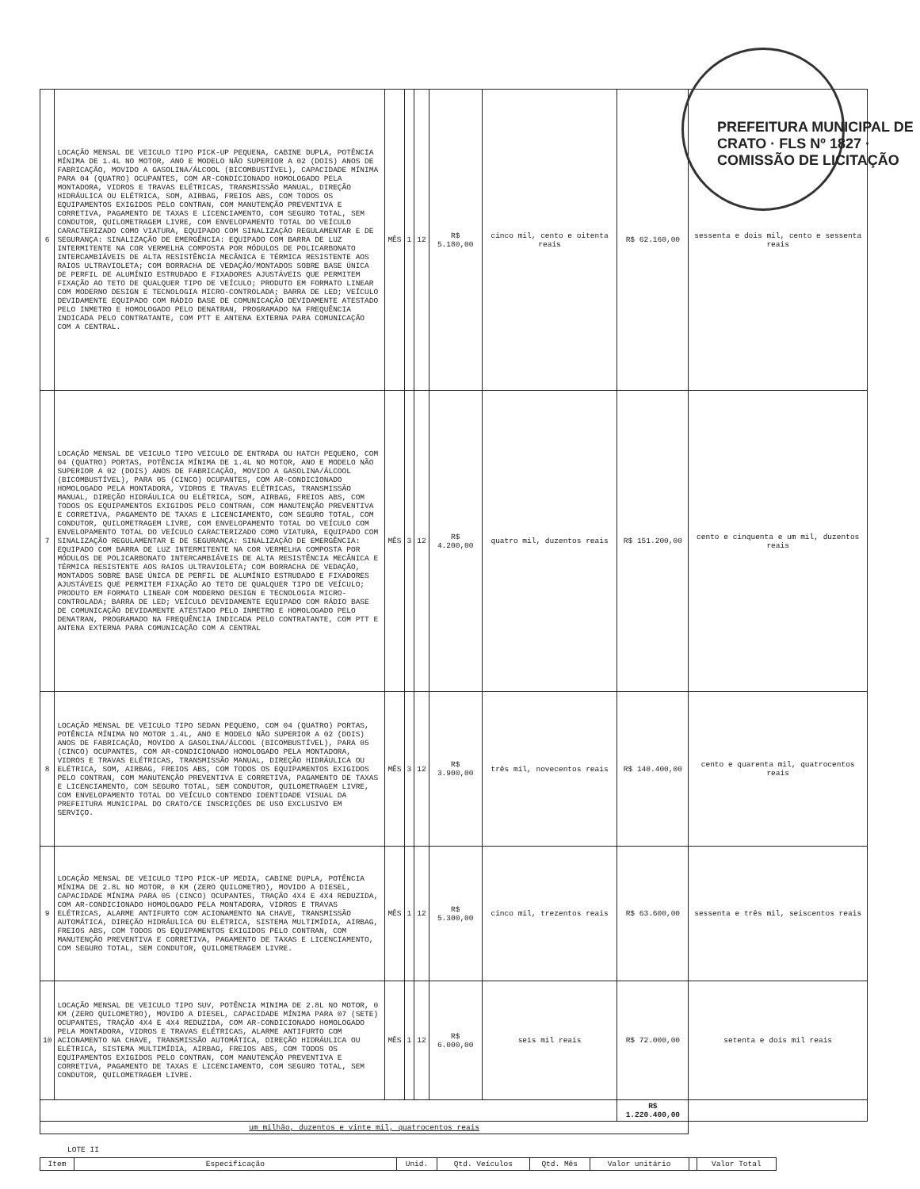PREFEITURA MUNICIPAL DE CRATO · FLS Nº 1827 · COMISSÃO DE LICITAÇÃO
| 6 | LOCAÇÃO MENSAL DE VEICULO TIPO PICK-UP PEQUENA, CABINE DUPLA, POTÊNCIA MÍNIMA DE 1.4L NO MOTOR, ANO E MODELO NÃO SUPERIOR A 02 (DOIS) ANOS DE FABRICAÇÃO, MOVIDO A GASOLINA/ÁLCOOL (BICOMBUSTÍVEL), CAPACIDADE MÍNIMA PARA 04 (QUATRO) OCUPANTES, COM AR-CONDICIONADO HOMOLOGADO PELA MONTADORA, VIDROS E TRAVAS ELÉTRICAS, TRANSMISSÃO MANUAL, DIREÇÃO HIDRÁULICA OU ELÉTRICA, SOM, AIRBAG, FREIOS ABS, COM TODOS OS EQUIPAMENTOS EXIGIDOS PELO CONTRAN, COM MANUTENÇÃO PREVENTIVA E CORRETIVA, PAGAMENTO DE TAXAS E LICENCIAMENTO, COM SEGURO TOTAL, SEM CONDUTOR, QUILOMETRAGEM LIVRE, COM ENVELOPAMENTO TOTAL DO VEÍCULO CARACTERIZADO COMO VIATURA, EQUIPADO COM SINALIZAÇÃO REGULAMENTAR E DE SEGURANÇA: SINALIZAÇÃO DE EMERGÊNCIA: EQUIPADO COM BARRA DE LUZ INTERMITENTE NA COR VERMELHA COMPOSTA POR MÓDULOS DE POLICARBONATO INTERCAMBIÁVEIS DE ALTA RESISTÊNCIA MECÂNICA E TÉRMICA RESISTENTE AOS RAIOS ULTRAVIOLETA; COM BORRACHA DE VEDAÇÃO/MONTADOS SOBRE BASE ÚNICA DE PERFIL DE ALUMÍNIO ESTRUDADO E FIXADORES AJUSTÁVEIS QUE PERMITEM FIXAÇÃO AO TETO DE QUALQUER TIPO DE VEÍCULO; PRODUTO EM FORMATO LINEAR COM MODERNO DESIGN E TECNOLOGIA MICRO-CONTROLADA; BARRA DE LED; VEÍCULO DEVIDAMENTE EQUIPADO COM RÁDIO BASE DE COMUNICAÇÃO DEVIDAMENTE ATESTADO PELO INMETRO E HOMOLOGADO PELO DENATRAN, PROGRAMADO NA FREQUÊNCIA INDICADA PELO CONTRATANTE, COM PTT E ANTENA EXTERNA PARA COMUNICAÇÃO COM A CENTRAL. | MÊS | 1 | 12 | R$ 5.180,00 | cinco mil, cento e oitenta reais | R$ 62.160,00 | sessenta e dois mil, cento e sessenta reais |
| 7 | LOCAÇÃO MENSAL DE VEICULO TIPO VEICULO DE ENTRADA OU HATCH PEQUENO, COM 04 (QUATRO) PORTAS, POTÊNCIA MÍNIMA DE 1.4L NO MOTOR, ANO E MODELO NÃO SUPERIOR A 02 (DOIS) ANOS DE FABRICAÇÃO, MOVIDO A GASOLINA/ÁLCOOL (BICOMBUSTÍVEL), PARA 05 (CINCO) OCUPANTES, COM AR-CONDICIONADO HOMOLOGADO PELA MONTADORA, VIDROS E TRAVAS ELÉTRICAS, TRANSMISSÃO MANUAL, DIREÇÃO HIDRÁULICA OU ELÉTRICA, SOM, AIRBAG, FREIOS ABS, COM TODOS OS EQUIPAMENTOS EXIGIDOS PELO CONTRAN, COM MANUTENÇÃO PREVENTIVA E CORRETIVA, PAGAMENTO DE TAXAS E LICENCIAMENTO, COM SEGURO TOTAL, COM CONDUTOR, QUILOMETRAGEM LIVRE, COM ENVELOPAMENTO TOTAL DO VEÍCULO COM ENVELOPAMENTO TOTAL DO VEÍCULO CARACTERIZADO COMO VIATURA, EQUIPADO COM SINALIZAÇÃO REGULAMENTAR E DE SEGURANÇA: SINALIZAÇÃO DE EMERGÊNCIA: EQUIPADO COM BARRA DE LUZ INTERMITENTE NA COR VERMELHA COMPOSTA POR MÓDULOS DE POLICARBONATO INTERCAMBIÁVEIS DE ALTA RESISTÊNCIA MECÂNICA E TÉRMICA RESISTENTE AOS RAIOS ULTRAVIOLETA; COM BORRACHA DE VEDAÇÃO, MONTADOS SOBRE BASE ÚNICA DE PERFIL DE ALUMÍNIO ESTRUDADO E FIXADORES AJUSTÁVEIS QUE PERMITEM FIXAÇÃO AO TETO DE QUALQUER TIPO DE VEÍCULO; PRODUTO EM FORMATO LINEAR COM MODERNO DESIGN E TECNOLOGIA MICRO-CONTROLADA; BARRA DE LED; VEÍCULO DEVIDAMENTE EQUIPADO COM RÁDIO BASE DE COMUNICAÇÃO DEVIDAMENTE ATESTADO PELO INMETRO E HOMOLOGADO PELO DENATRAN, PROGRAMADO NA FREQUÊNCIA INDICADA PELO CONTRATANTE, COM PTT E ANTENA EXTERNA PARA COMUNICAÇÃO COM A CENTRAL | MÊS | 3 | 12 | R$ 4.200,00 | quatro mil, duzentos reais | R$ 151.200,00 | cento e cinquenta e um mil, duzentos reais |
| 8 | LOCAÇÃO MENSAL DE VEICULO TIPO SEDAN PEQUENO, COM 04 (QUATRO) PORTAS, POTÊNCIA MÍNIMA NO MOTOR 1.4L, ANO E MODELO NÃO SUPERIOR A 02 (DOIS) ANOS DE FABRICAÇÃO, MOVIDO A GASOLINA/ÁLCOOL (BICOMBUSTÍVEL), PARA 05 (CINCO) OCUPANTES, COM AR-CONDICIONADO HOMOLOGADO PELA MONTADORA, VIDROS E TRAVAS ELÉTRICAS, TRANSMISSÃO MANUAL, DIREÇÃO HIDRÁULICA OU ELÉTRICA, SOM, AIRBAG, FREIOS ABS, COM TODOS OS EQUIPAMENTOS EXIGIDOS PELO CONTRAN, COM MANUTENÇÃO PREVENTIVA E CORRETIVA, PAGAMENTO DE TAXAS E LICENCIAMENTO, COM SEGURO TOTAL, SEM CONDUTOR, QUILOMETRAGEM LIVRE, COM ENVELOPAMENTO TOTAL DO VEÍCULO CONTENDO IDENTIDADE VISUAL DA PREFEITURA MUNICIPAL DO CRATO/CE INSCRIÇÕES DE USO EXCLUSIVO EM SERVIÇO. | MÊS | 3 | 12 | R$ 3.900,00 | três mil, novecentos reais | R$ 140.400,00 | cento e quarenta mil, quatrocentos reais |
| 9 | LOCAÇÃO MENSAL DE VEICULO TIPO PICK-UP MEDIA, CABINE DUPLA, POTÊNCIA MÍNIMA DE 2.8L NO MOTOR, 0 KM (ZERO QUILOMETRO), MOVIDO A DIESEL, CAPACIDADE MÍNIMA PARA 05 (CINCO) OCUPANTES, TRAÇÃO 4X4 E 4X4 REDUZIDA, COM AR-CONDICIONADO HOMOLOGADO PELA MONTADORA, VIDROS E TRAVAS ELÉTRICAS, ALARME ANTIFURTO COM ACIONAMENTO NA CHAVE, TRANSMISSÃO AUTOMÁTICA, DIREÇÃO HIDRÁULICA OU ELÉTRICA, SISTEMA MULTIMÍDIA, AIRBAG, FREIOS ABS, COM TODOS OS EQUIPAMENTOS EXIGIDOS PELO CONTRAN, COM MANUTENÇÃO PREVENTIVA E CORRETIVA, PAGAMENTO DE TAXAS E LICENCIAMENTO, COM SEGURO TOTAL, SEM CONDUTOR, QUILOMETRAGEM LIVRE. | MÊS | 1 | 12 | R$ 5.300,00 | cinco mil, trezentos reais | R$ 63.600,00 | sessenta e três mil, seiscentos reais |
| 10 | LOCAÇÃO MENSAL DE VEICULO TIPO SUV, POTÊNCIA MINIMA DE 2.8L NO MOTOR, 0 KM (ZERO QUILOMETRO), MOVIDO A DIESEL, CAPACIDADE MÍNIMA PARA 07 (SETE) OCUPANTES, TRAÇÃO 4X4 E 4X4 REDUZIDA, COM AR-CONDICIONADO HOMOLOGADO PELA MONTADORA, VIDROS E TRAVAS ELÉTRICAS, ALARME ANTIFURTO COM ACIONAMENTO NA CHAVE, TRANSMISSÃO AUTOMÁTICA, DIREÇÃO HIDRÁULICA OU ELÉTRICA, SISTEMA MULTIMÍDIA, AIRBAG, FREIOS ABS, COM TODOS OS EQUIPAMENTOS EXIGIDOS PELO CONTRAN, COM MANUTENÇÃO PREVENTIVA E CORRETIVA, PAGAMENTO DE TAXAS E LICENCIAMENTO, COM SEGURO TOTAL, SEM CONDUTOR, QUILOMETRAGEM LIVRE. | MÊS | 1 | 12 | R$ 6.000,00 | seis mil reais | R$ 72.000,00 | setenta e dois mil reais |
| | | | | | | | R$ 1.220.400,00 | |
| um milhão, duzentos e vinte mil, quatrocentos reais | | | | | | | | |
LOTE II
| Item | Especificação | Unid. | Qtd. Veículos | Qtd. Mês | Valor unitário | | Valor Total |
| --- | --- | --- | --- | --- | --- | --- | --- |